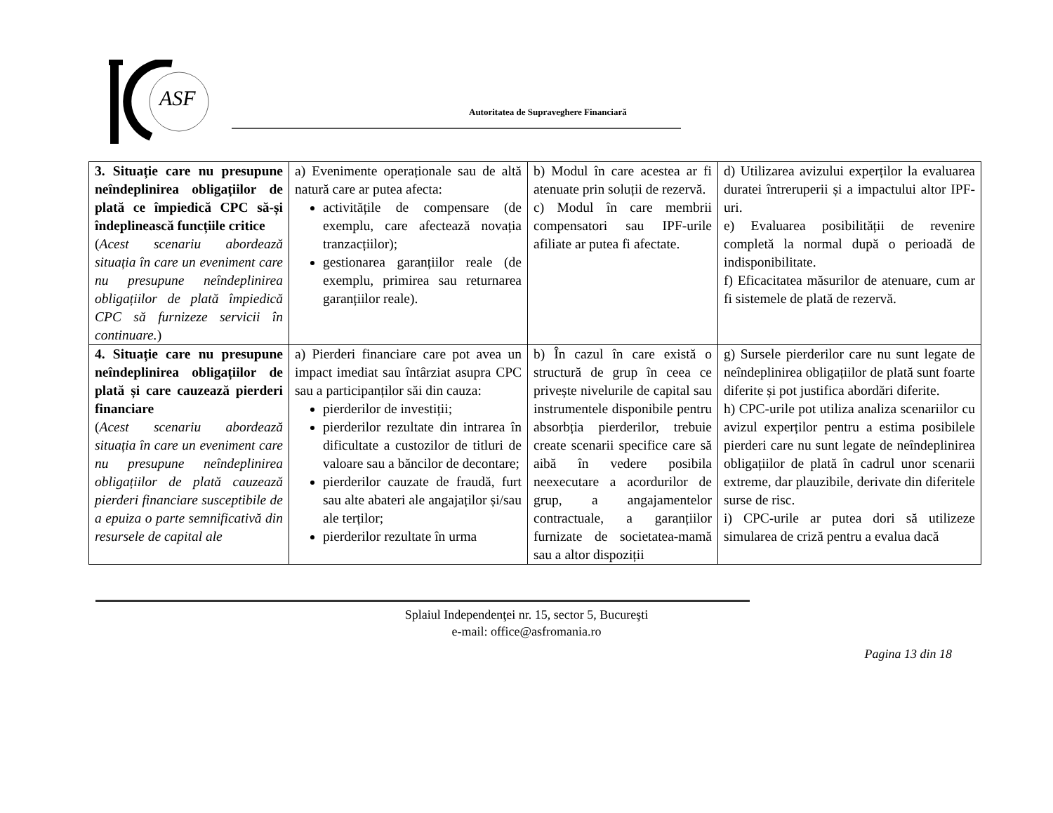ASF
Autoritatea de Supraveghere Financiară
| 3. Situație care nu presupune neîndeplinirea obligațiilor de plată ce împiedică CPC să-și îndeplinească funcțiile critice ( Acest scenariu abordează situația în care un eveniment care nu presupune neîndeplinirea obligațiilor de plată împiedică CPC să furnizeze servicii în continuare. ) | a) Evenimente operaționale sau de altă natură care ar putea afecta: activitățile de compensare (de exemplu, care afectează novația tranzacțiilor); gestionarea garanțiilor reale (de exemplu, primirea sau returnarea garanțiilor reale). | b) Modul în care acestea ar fi atenuate prin soluții de rezervă. c) Modul în care membrii compensatori sau IPF-urile afiliate ar putea fi afectate. | d) Utilizarea avizului experților la evaluarea duratei întreruperii și a impactului altor IPF-uri. e) Evaluarea posibilității de revenire completă la normal după o perioadă de indisponibilitate. f) Eficacitatea măsurilor de atenuare, cum ar fi sistemele de plată de rezervă. |
| 4. Situație care nu presupune neîndeplinirea obligațiilor de plată și care cauzează pierderi financiare ( Acest scenariu abordează situația în care un eveniment care nu presupune neîndeplinirea obligațiilor de plată cauzează pierderi financiare susceptibile de a epuiza o parte semnificativă din resursele de capital ale | a) Pierderi financiare care pot avea un impact imediat sau întârziat asupra CPC sau a participanților săi din cauza: pierderilor de investiții; pierderilor rezultate din intrarea în dificultate a custozilor de titluri de valoare sau a băncilor de decontare; pierderilor cauzate de fraudă, furt sau alte abateri ale angajaților și/sau ale terților; pierderilor rezultate în urma | b) În cazul în care există o structură de grup în ceea ce privește nivelurile de capital sau instrumentele disponibile pentru absorbția pierderilor, trebuie create scenarii specifice care să aibă în vedere posibila neexecutare a acordurilor de grup, a angajamentelor contractuale, a garanțiilor furnizate de societatea-mamă sau a altor dispoziții | g) Sursele pierderilor care nu sunt legate de neîndeplinirea obligațiilor de plată sunt foarte diferite și pot justifica abordări diferite. h) CPC-urile pot utiliza analiza scenariilor cu avizul experților pentru a estima posibilele pierderi care nu sunt legate de neîndeplinirea obligațiilor de plată în cadrul unor scenarii extreme, dar plauzibile, derivate din diferitele surse de risc. i) CPC-urile ar putea dori să utilizeze simularea de criză pentru a evalua dacă |
Splaiul Independenţei nr. 15, sector 5, Bucureşti
e-mail: office@asfromania.ro
Pagina 13 din 18